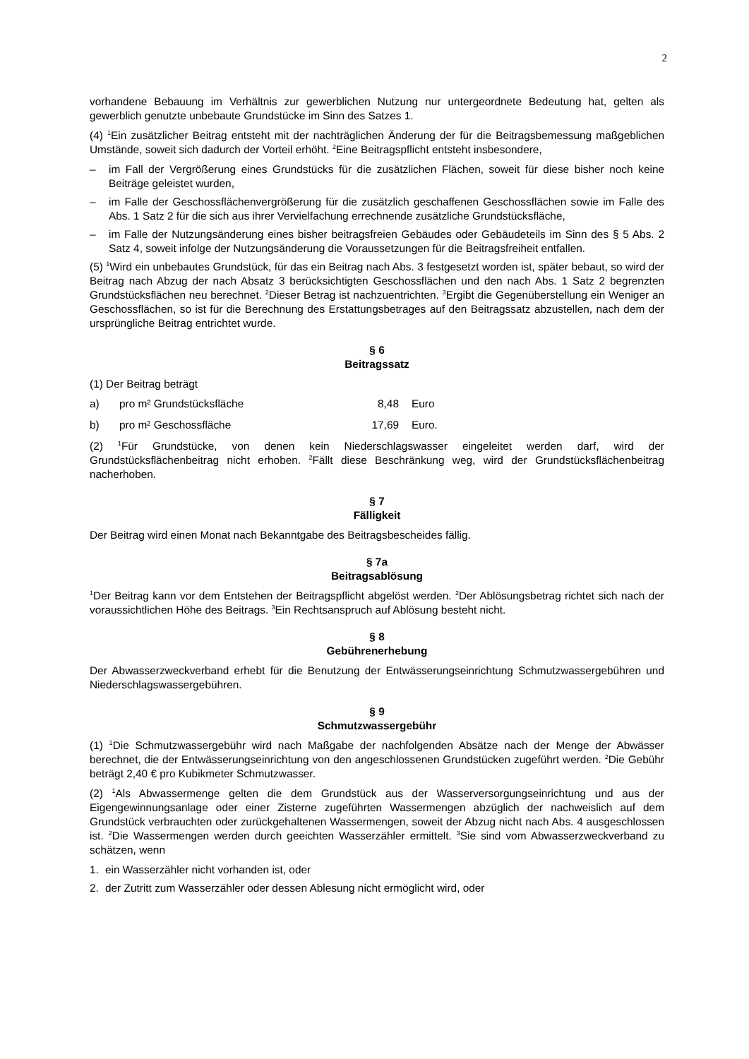2
vorhandene Bebauung im Verhältnis zur gewerblichen Nutzung nur untergeordnete Bedeutung hat, gelten als gewerblich genutzte unbebaute Grundstücke im Sinn des Satzes 1.
(4) <sup>1</sup>Ein zusätzlicher Beitrag entsteht mit der nachträglichen Änderung der für die Beitragsbemessung maßgeblichen Umstände, soweit sich dadurch der Vorteil erhöht. <sup>2</sup>Eine Beitragspflicht entsteht insbesondere,
– im Fall der Vergrößerung eines Grundstücks für die zusätzlichen Flächen, soweit für diese bisher noch keine Beiträge geleistet wurden,
– im Falle der Geschossflächenvergrößerung für die zusätzlich geschaffenen Geschossflächen sowie im Falle des Abs. 1 Satz 2 für die sich aus ihrer Vervielfachung errechnende zusätzliche Grundstücksfläche,
– im Falle der Nutzungsänderung eines bisher beitragsfreien Gebäudes oder Gebäudeteils im Sinn des § 5 Abs. 2 Satz 4, soweit infolge der Nutzungsänderung die Voraussetzungen für die Beitragsfreiheit entfallen.
(5) <sup>1</sup>Wird ein unbebautes Grundstück, für das ein Beitrag nach Abs. 3 festgesetzt worden ist, später bebaut, so wird der Beitrag nach Abzug der nach Absatz 3 berücksichtigten Geschossflächen und den nach Abs. 1 Satz 2 begrenzten Grundstücksflächen neu berechnet. <sup>2</sup>Dieser Betrag ist nachzuentrichten. <sup>3</sup>Ergibt die Gegenüberstellung ein Weniger an Geschossflächen, so ist für die Berechnung des Erstattungsbetrages auf den Beitragssatz abzustellen, nach dem der ursprüngliche Beitrag entrichtet wurde.
§ 6
Beitragssatz
(1) Der Beitrag beträgt
a) pro m² Grundstücksfläche 8,48 Euro
b) pro m² Geschossfläche 17,69 Euro.
(2) <sup>1</sup>Für Grundstücke, von denen kein Niederschlagswasser eingeleitet werden darf, wird der Grundstücksflächenbeitrag nicht erhoben. <sup>2</sup>Fällt diese Beschränkung weg, wird der Grundstücksflächenbeitrag nacherhoben.
§ 7
Fälligkeit
Der Beitrag wird einen Monat nach Bekanntgabe des Beitragsbescheides fällig.
§ 7a
Beitragsablösung
<sup>1</sup> Der Beitrag kann vor dem Entstehen der Beitragspflicht abgelöst werden. <sup>2</sup>Der Ablösungsbetrag richtet sich nach der voraussichtlichen Höhe des Beitrags. <sup>3</sup>Ein Rechtsanspruch auf Ablösung besteht nicht.
§ 8
Gebührenerhebung
Der Abwasserzweckverband erhebt für die Benutzung der Entwässerungseinrichtung Schmutzwassergebühren und Niederschlagswassergebühren.
§ 9
Schmutzwassergebühr
(1) <sup>1</sup>Die Schmutzwassergebühr wird nach Maßgabe der nachfolgenden Absätze nach der Menge der Abwässer berechnet, die der Entwässerungseinrichtung von den angeschlossenen Grundstücken zugeführt werden. <sup>2</sup>Die Gebühr beträgt 2,40 € pro Kubikmeter Schmutzwasser.
(2) <sup>1</sup>Als Abwassermenge gelten die dem Grundstück aus der Wasserversorgungseinrichtung und aus der Eigengewinnungsanlage oder einer Zisterne zugeführten Wassermengen abzüglich der nachweislich auf dem Grundstück verbrauchten oder zurückgehaltenen Wassermengen, soweit der Abzug nicht nach Abs. 4 ausgeschlossen ist. <sup>2</sup>Die Wassermengen werden durch geeichten Wasserzähler ermittelt. <sup>3</sup>Sie sind vom Abwasserzweckverband zu schätzen, wenn
1. ein Wasserzähler nicht vorhanden ist, oder
2. der Zutritt zum Wasserzähler oder dessen Ablesung nicht ermöglicht wird, oder